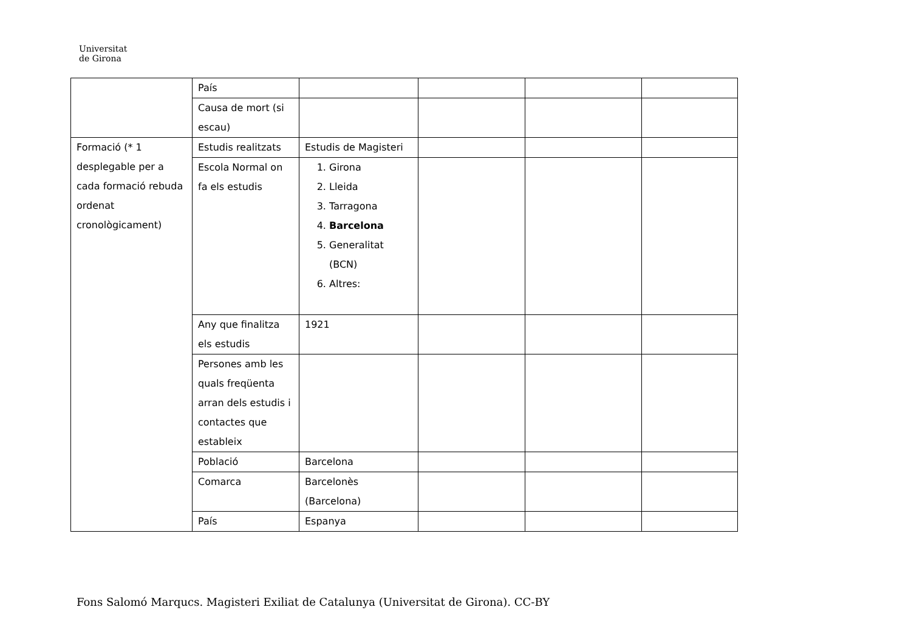Universitat
de Girona
| | País | | | | |
| | Causa de mort (si escau) | | | | |
| Formació (* 1 desplegable per a cada formació rebuda ordenat cronològicament) | Estudis realitzats | Estudis de Magisteri | | | |
| | Escola Normal on fa els estudis | 1. Girona 2. Lleida 3. Tarragona 4. Barcelona 5. Generalitat (BCN) 6. Altres: | | | |
| | Any que finalitza els estudis | 1921 | | | |
| | Persones amb les quals freqüenta arran dels estudis i contactes que estableix | | | | |
| | Població | Barcelona | | | |
| | Comarca | Barcelonès (Barcelona) | | | |
| | País | Espanya | | | |
Fons Salomó Marqucs. Magisteri Exiliat de Catalunya (Universitat de Girona). CC-BY